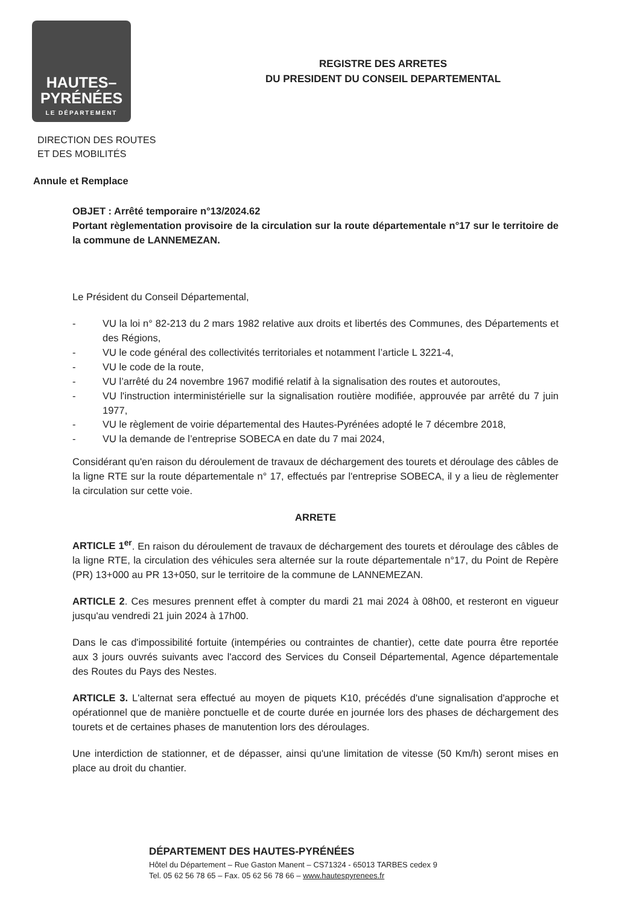HAUTES–
PYRÉNÉES
LE DÉPARTEMENT
REGISTRE DES ARRETES
DU PRESIDENT DU CONSEIL DEPARTEMENTAL
DIRECTION DES ROUTES
ET DES MOBILITÉS
Annule et Remplace
OBJET : Arrêté temporaire n°13/2024.62
Portant règlementation provisoire de la circulation sur la route départementale n°17 sur le territoire de la commune de LANNEMEZAN.
Le Président du Conseil Départemental,
- VU la loi n° 82-213 du 2 mars 1982 relative aux droits et libertés des Communes, des Départements et des Régions,
- VU le code général des collectivités territoriales et notamment l’article L 3221-4,
- VU le code de la route,
- VU l’arrêté du 24 novembre 1967 modifié relatif à la signalisation des routes et autoroutes,
- VU l'instruction interministérielle sur la signalisation routière modifiée, approuvée par arrêté du 7 juin 1977,
- VU le règlement de voirie départemental des Hautes-Pyrénées adopté le 7 décembre 2018,
- VU la demande de l’entreprise SOBECA en date du 7 mai 2024,
Considérant qu'en raison du déroulement de travaux de déchargement des tourets et déroulage des câbles de la ligne RTE sur la route départementale n° 17, effectués par l'entreprise SOBECA, il y a lieu de règlementer la circulation sur cette voie.
ARRETE
ARTICLE 1<sup>er</sup>. En raison du déroulement de travaux de déchargement des tourets et déroulage des câbles de la ligne RTE, la circulation des véhicules sera alternée sur la route départementale n°17, du Point de Repère (PR) 13+000 au PR 13+050, sur le territoire de la commune de LANNEMEZAN.
ARTICLE 2. Ces mesures prennent effet à compter du mardi 21 mai 2024 à 08h00, et resteront en vigueur jusqu'au vendredi 21 juin 2024 à 17h00.
Dans le cas d'impossibilité fortuite (intempéries ou contraintes de chantier), cette date pourra être reportée aux 3 jours ouvrés suivants avec l'accord des Services du Conseil Départemental, Agence départementale des Routes du Pays des Nestes.
ARTICLE 3. L'alternat sera effectué au moyen de piquets K10, précédés d'une signalisation d'approche et opérationnel que de manière ponctuelle et de courte durée en journée lors des phases de déchargement des tourets et de certaines phases de manutention lors des déroulages.
Une interdiction de stationner, et de dépasser, ainsi qu'une limitation de vitesse (50 Km/h) seront mises en place au droit du chantier.
DÉPARTEMENT DES HAUTES-PYRÉNÉES
Hôtel du Département – Rue Gaston Manent – CS71324 - 65013 TARBES cedex 9
Tel. 05 62 56 78 65 – Fax. 05 62 56 78 66 – www.hautespyrenees.fr